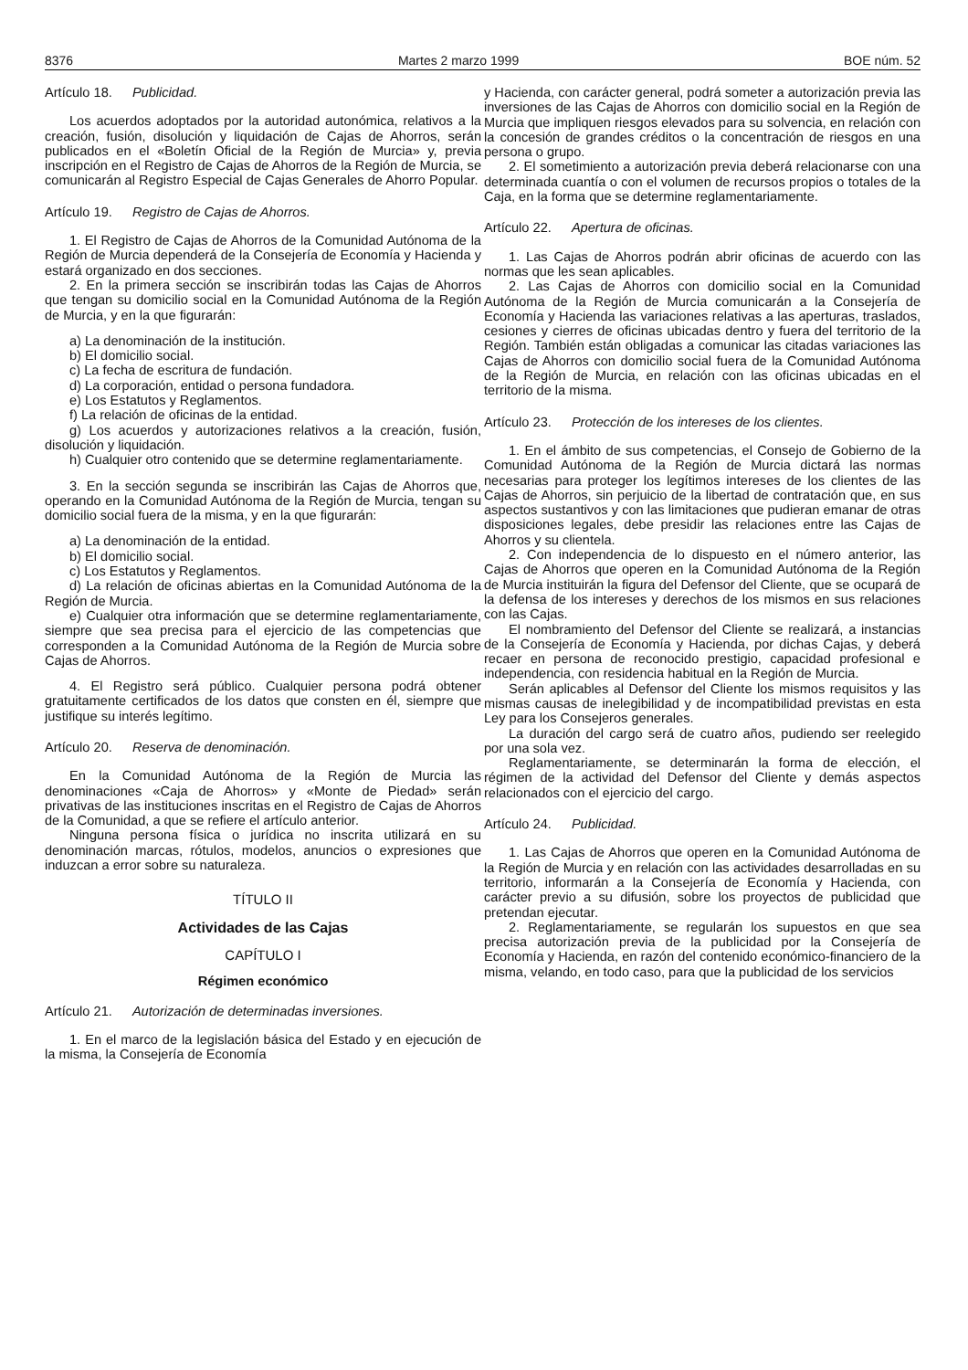8376 Martes 2 marzo 1999 BOE núm. 52
Artículo 18. Publicidad.
Los acuerdos adoptados por la autoridad autonómica, relativos a la creación, fusión, disolución y liquidación de Cajas de Ahorros, serán publicados en el «Boletín Oficial de la Región de Murcia» y, previa inscripción en el Registro de Cajas de Ahorros de la Región de Murcia, se comunicarán al Registro Especial de Cajas Generales de Ahorro Popular.
Artículo 19. Registro de Cajas de Ahorros.
1. El Registro de Cajas de Ahorros de la Comunidad Autónoma de la Región de Murcia dependerá de la Consejería de Economía y Hacienda y estará organizado en dos secciones.
2. En la primera sección se inscribirán todas las Cajas de Ahorros que tengan su domicilio social en la Comunidad Autónoma de la Región de Murcia, y en la que figurarán:
a) La denominación de la institución.
b) El domicilio social.
c) La fecha de escritura de fundación.
d) La corporación, entidad o persona fundadora.
e) Los Estatutos y Reglamentos.
f) La relación de oficinas de la entidad.
g) Los acuerdos y autorizaciones relativos a la creación, fusión, disolución y liquidación.
h) Cualquier otro contenido que se determine reglamentariamente.
3. En la sección segunda se inscribirán las Cajas de Ahorros que, operando en la Comunidad Autónoma de la Región de Murcia, tengan su domicilio social fuera de la misma, y en la que figurarán:
a) La denominación de la entidad.
b) El domicilio social.
c) Los Estatutos y Reglamentos.
d) La relación de oficinas abiertas en la Comunidad Autónoma de la Región de Murcia.
e) Cualquier otra información que se determine reglamentariamente, siempre que sea precisa para el ejercicio de las competencias que corresponden a la Comunidad Autónoma de la Región de Murcia sobre Cajas de Ahorros.
4. El Registro será público. Cualquier persona podrá obtener gratuitamente certificados de los datos que consten en él, siempre que justifique su interés legítimo.
Artículo 20. Reserva de denominación.
En la Comunidad Autónoma de la Región de Murcia las denominaciones «Caja de Ahorros» y «Monte de Piedad» serán privativas de las instituciones inscritas en el Registro de Cajas de Ahorros de la Comunidad, a que se refiere el artículo anterior.
Ninguna persona física o jurídica no inscrita utilizará en su denominación marcas, rótulos, modelos, anuncios o expresiones que induzcan a error sobre su naturaleza.
TÍTULO II
Actividades de las Cajas
CAPÍTULO I
Régimen económico
Artículo 21. Autorización de determinadas inversiones.
1. En el marco de la legislación básica del Estado y en ejecución de la misma, la Consejería de Economía
y Hacienda, con carácter general, podrá someter a autorización previa las inversiones de las Cajas de Ahorros con domicilio social en la Región de Murcia que impliquen riesgos elevados para su solvencia, en relación con la concesión de grandes créditos o la concentración de riesgos en una persona o grupo.
2. El sometimiento a autorización previa deberá relacionarse con una determinada cuantía o con el volumen de recursos propios o totales de la Caja, en la forma que se determine reglamentariamente.
Artículo 22. Apertura de oficinas.
1. Las Cajas de Ahorros podrán abrir oficinas de acuerdo con las normas que les sean aplicables.
2. Las Cajas de Ahorros con domicilio social en la Comunidad Autónoma de la Región de Murcia comunicarán a la Consejería de Economía y Hacienda las variaciones relativas a las aperturas, traslados, cesiones y cierres de oficinas ubicadas dentro y fuera del territorio de la Región. También están obligadas a comunicar las citadas variaciones las Cajas de Ahorros con domicilio social fuera de la Comunidad Autónoma de la Región de Murcia, en relación con las oficinas ubicadas en el territorio de la misma.
Artículo 23. Protección de los intereses de los clientes.
1. En el ámbito de sus competencias, el Consejo de Gobierno de la Comunidad Autónoma de la Región de Murcia dictará las normas necesarias para proteger los legítimos intereses de los clientes de las Cajas de Ahorros, sin perjuicio de la libertad de contratación que, en sus aspectos sustantivos y con las limitaciones que pudieran emanar de otras disposiciones legales, debe presidir las relaciones entre las Cajas de Ahorros y su clientela.
2. Con independencia de lo dispuesto en el número anterior, las Cajas de Ahorros que operen en la Comunidad Autónoma de la Región de Murcia instituirán la figura del Defensor del Cliente, que se ocupará de la defensa de los intereses y derechos de los mismos en sus relaciones con las Cajas.
El nombramiento del Defensor del Cliente se realizará, a instancias de la Consejería de Economía y Hacienda, por dichas Cajas, y deberá recaer en persona de reconocido prestigio, capacidad profesional e independencia, con residencia habitual en la Región de Murcia.
Serán aplicables al Defensor del Cliente los mismos requisitos y las mismas causas de inelegibilidad y de incompatibilidad previstas en esta Ley para los Consejeros generales.
La duración del cargo será de cuatro años, pudiendo ser reelegido por una sola vez.
Reglamentariamente, se determinarán la forma de elección, el régimen de la actividad del Defensor del Cliente y demás aspectos relacionados con el ejercicio del cargo.
Artículo 24. Publicidad.
1. Las Cajas de Ahorros que operen en la Comunidad Autónoma de la Región de Murcia y en relación con las actividades desarrolladas en su territorio, informarán a la Consejería de Economía y Hacienda, con carácter previo a su difusión, sobre los proyectos de publicidad que pretendan ejecutar.
2. Reglamentariamente, se regularán los supuestos en que sea precisa autorización previa de la publicidad por la Consejería de Economía y Hacienda, en razón del contenido económico-financiero de la misma, velando, en todo caso, para que la publicidad de los servicios